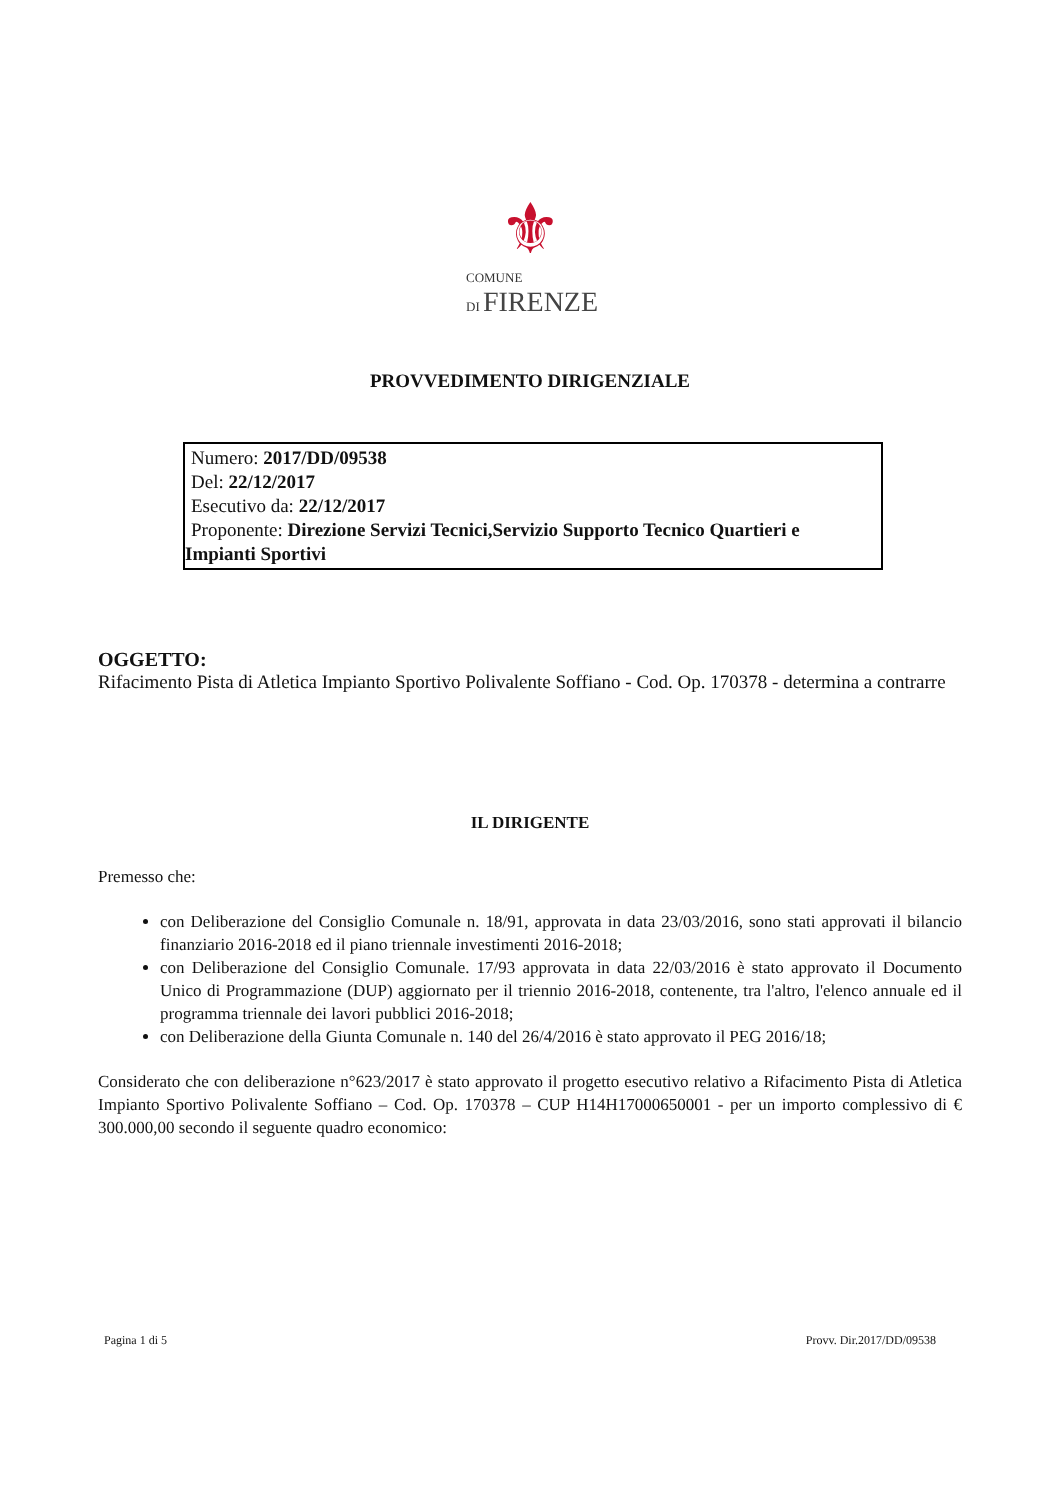⚜
COMUNE
DI FIRENZE
PROVVEDIMENTO DIRIGENZIALE
Numero: 2017/DD/09538
Del: 22/12/2017
Esecutivo da: 22/12/2017
Proponente: Direzione Servizi Tecnici,Servizio Supporto Tecnico Quartieri e
Impianti Sportivi
OGGETTO:
Rifacimento Pista di Atletica Impianto Sportivo Polivalente Soffiano - Cod. Op. 170378 - determina a contrarre
IL DIRIGENTE
Premesso che:
con Deliberazione del Consiglio Comunale n. 18/91, approvata in data 23/03/2016, sono stati approvati il bilancio finanziario 2016-2018 ed il piano triennale investimenti 2016-2018;
con Deliberazione del Consiglio Comunale. 17/93 approvata in data 22/03/2016 è stato approvato il Documento Unico di Programmazione (DUP) aggiornato per il triennio 2016-2018, contenente, tra l'altro, l'elenco annuale ed il programma triennale dei lavori pubblici 2016-2018;
con Deliberazione della Giunta Comunale n. 140 del 26/4/2016 è stato approvato il PEG 2016/18;
Considerato che con deliberazione n°623/2017 è stato approvato il progetto esecutivo relativo a Rifacimento Pista di Atletica Impianto Sportivo Polivalente Soffiano – Cod. Op. 170378 – CUP H14H17000650001 - per un importo complessivo di € 300.000,00 secondo il seguente quadro economico:
Pagina 1 di 5 Provv. Dir.2017/DD/09538